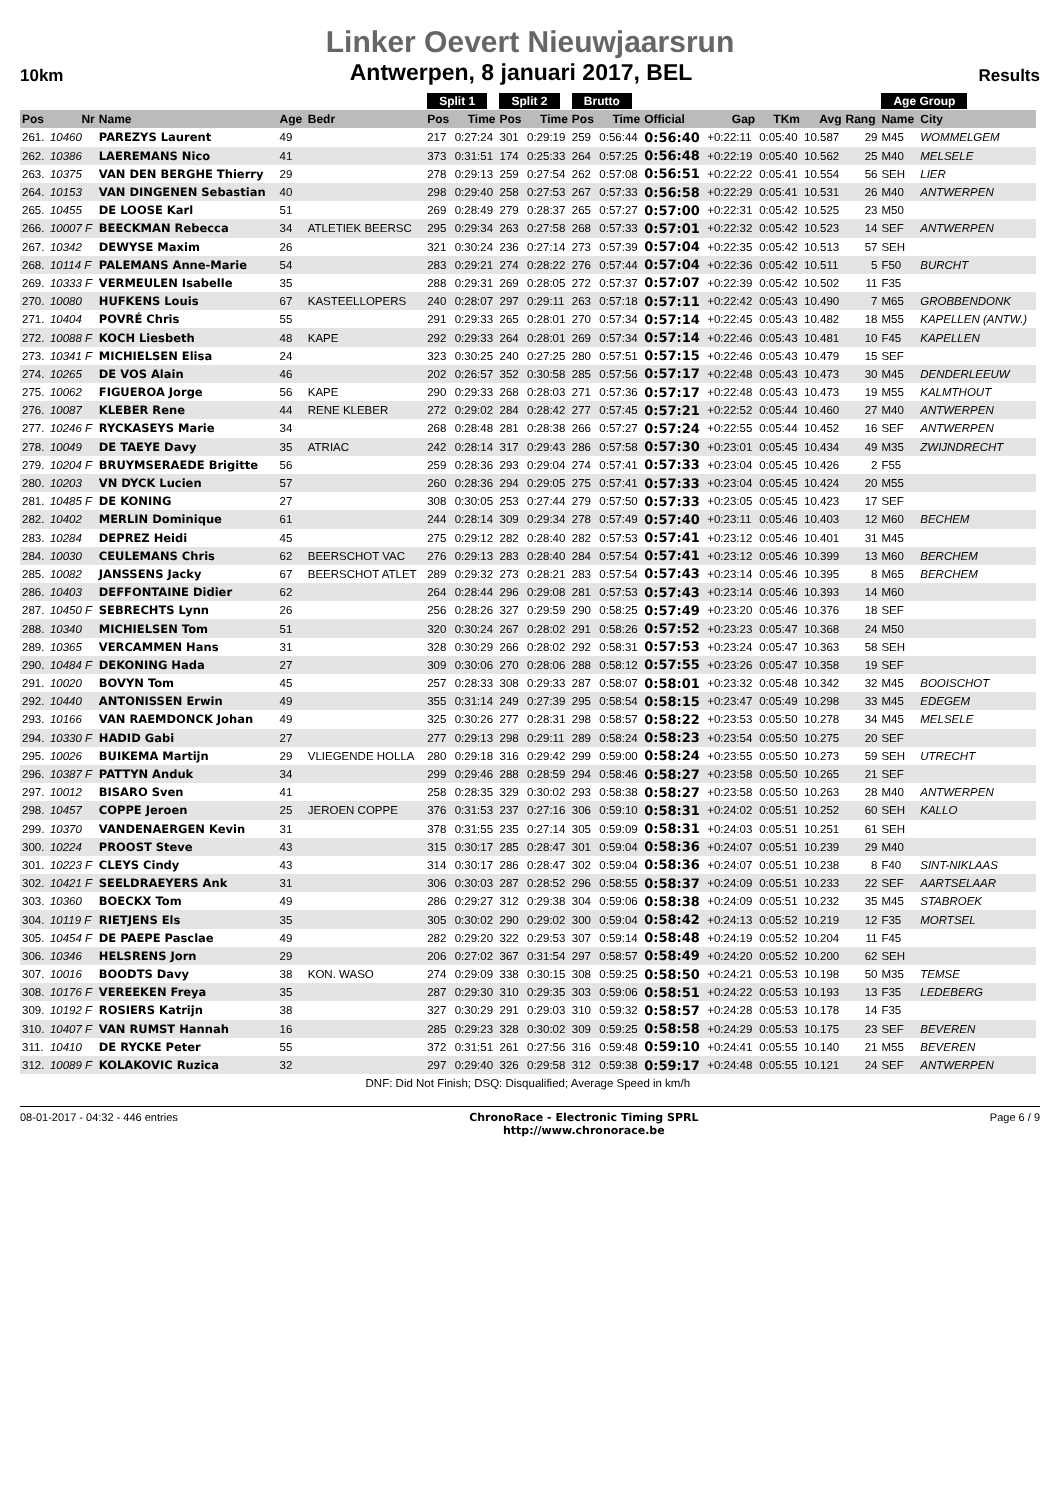Linker Oevert Nieuwjaarsrun
10km Antwerpen, 8 januari 2017, BEL Results
| | | | | | Split 1 | | Split 2 | | Brutto | | | | | | | Age Group | | |
| --- | --- | --- | --- | --- | --- | --- | --- | --- | --- | --- | --- | --- | --- | --- | --- | --- | --- | --- |
| Pos | Nr | Name | Age | Bedr | Pos | Time | Pos | Time | Pos | Time | Official | Gap | TKm | Avg | Rang | Name | City | |
| 261. | 10460 | PAREZYS Laurent | 49 | | 217 | 0:27:24 | 301 | 0:29:19 | 259 | 0:56:44 | 0:56:40 | +0:22:11 | 0:05:40 | 10.587 | 29 | M45 | WOMMELGEM | |
| 262. | 10386 | LAEREMANS Nico | 41 | | 373 | 0:31:51 | 174 | 0:25:33 | 264 | 0:57:25 | 0:56:48 | +0:22:19 | 0:05:40 | 10.562 | 25 | M40 | MELSELE | |
| 263. | 10375 | VAN DEN BERGHE Thierry | 29 | | 278 | 0:29:13 | 259 | 0:27:54 | 262 | 0:57:08 | 0:56:51 | +0:22:22 | 0:05:41 | 10.554 | 56 | SEH | LIER | |
| 264. | 10153 | VAN DINGENEN Sebastian | 40 | | 298 | 0:29:40 | 258 | 0:27:53 | 267 | 0:57:33 | 0:56:58 | +0:22:29 | 0:05:41 | 10.531 | 26 | M40 | ANTWERPEN | |
| 265. | 10455 | DE LOOSE Karl | 51 | | 269 | 0:28:49 | 279 | 0:28:37 | 265 | 0:57:27 | 0:57:00 | +0:22:31 | 0:05:42 | 10.525 | 23 | M50 | | |
| 266. | 10007 F | BEECKMAN Rebecca | 34 | ATLETIEK BEERSC | 295 | 0:29:34 | 263 | 0:27:58 | 268 | 0:57:33 | 0:57:01 | +0:22:32 | 0:05:42 | 10.523 | 14 | SEF | ANTWERPEN | |
| 267. | 10342 | DEWYSE Maxim | 26 | | 321 | 0:30:24 | 236 | 0:27:14 | 273 | 0:57:39 | 0:57:04 | +0:22:35 | 0:05:42 | 10.513 | 57 | SEH | | |
| 268. | 10114 F | PALEMANS Anne-Marie | 54 | | 283 | 0:29:21 | 274 | 0:28:22 | 276 | 0:57:44 | 0:57:04 | +0:22:36 | 0:05:42 | 10.511 | 5 | F50 | BURCHT | |
| 269. | 10333 F | VERMEULEN Isabelle | 35 | | 288 | 0:29:31 | 269 | 0:28:05 | 272 | 0:57:37 | 0:57:07 | +0:22:39 | 0:05:42 | 10.502 | 11 | F35 | | |
| 270. | 10080 | HUFKENS Louis | 67 | KASTEELLOPERS | 240 | 0:28:07 | 297 | 0:29:11 | 263 | 0:57:18 | 0:57:11 | +0:22:42 | 0:05:43 | 10.490 | 7 | M65 | GROBBENDONK | |
| 271. | 10404 | POVRÉ Chris | 55 | | 291 | 0:29:33 | 265 | 0:28:01 | 270 | 0:57:34 | 0:57:14 | +0:22:45 | 0:05:43 | 10.482 | 18 | M55 | KAPELLEN (ANTW.) | |
| 272. | 10088 F | KOCH Liesbeth | 48 | KAPE | 292 | 0:29:33 | 264 | 0:28:01 | 269 | 0:57:34 | 0:57:14 | +0:22:46 | 0:05:43 | 10.481 | 10 | F45 | KAPELLEN | |
| 273. | 10341 F | MICHIELSEN Elisa | 24 | | 323 | 0:30:25 | 240 | 0:27:25 | 280 | 0:57:51 | 0:57:15 | +0:22:46 | 0:05:43 | 10.479 | 15 | SEF | | |
| 274. | 10265 | DE VOS Alain | 46 | | 202 | 0:26:57 | 352 | 0:30:58 | 285 | 0:57:56 | 0:57:17 | +0:22:48 | 0:05:43 | 10.473 | 30 | M45 | DENDERLEEUW | |
| 275. | 10062 | FIGUEROA Jorge | 56 | KAPE | 290 | 0:29:33 | 268 | 0:28:03 | 271 | 0:57:36 | 0:57:17 | +0:22:48 | 0:05:43 | 10.473 | 19 | M55 | KALMTHOUT | |
| 276. | 10087 | KLEBER Rene | 44 | RENE KLEBER | 272 | 0:29:02 | 284 | 0:28:42 | 277 | 0:57:45 | 0:57:21 | +0:22:52 | 0:05:44 | 10.460 | 27 | M40 | ANTWERPEN | |
| 277. | 10246 F | RYCKASEYS Marie | 34 | | 268 | 0:28:48 | 281 | 0:28:38 | 266 | 0:57:27 | 0:57:24 | +0:22:55 | 0:05:44 | 10.452 | 16 | SEF | ANTWERPEN | |
| 278. | 10049 | DE TAEYE Davy | 35 | ATRIAC | 242 | 0:28:14 | 317 | 0:29:43 | 286 | 0:57:58 | 0:57:30 | +0:23:01 | 0:05:45 | 10.434 | 49 | M35 | ZWIJNDRECHT | |
| 279. | 10204 F | BRUYMSERAEDE Brigitte | 56 | | 259 | 0:28:36 | 293 | 0:29:04 | 274 | 0:57:41 | 0:57:33 | +0:23:04 | 0:05:45 | 10.426 | 2 | F55 | | |
| 280. | 10203 | VN DYCK Lucien | 57 | | 260 | 0:28:36 | 294 | 0:29:05 | 275 | 0:57:41 | 0:57:33 | +0:23:04 | 0:05:45 | 10.424 | 20 | M55 | | |
| 281. | 10485 F | DE KONING | 27 | | 308 | 0:30:05 | 253 | 0:27:44 | 279 | 0:57:50 | 0:57:33 | +0:23:05 | 0:05:45 | 10.423 | 17 | SEF | | |
| 282. | 10402 | MERLIN Dominique | 61 | | 244 | 0:28:14 | 309 | 0:29:34 | 278 | 0:57:49 | 0:57:40 | +0:23:11 | 0:05:46 | 10.403 | 12 | M60 | BECHEM | |
| 283. | 10284 | DEPREZ Heidi | 45 | | 275 | 0:29:12 | 282 | 0:28:40 | 282 | 0:57:53 | 0:57:41 | +0:23:12 | 0:05:46 | 10.401 | 31 | M45 | | |
| 284. | 10030 | CEULEMANS Chris | 62 | BEERSCHOT VAC | 276 | 0:29:13 | 283 | 0:28:40 | 284 | 0:57:54 | 0:57:41 | +0:23:12 | 0:05:46 | 10.399 | 13 | M60 | BERCHEM | |
| 285. | 10082 | JANSSENS Jacky | 67 | BEERSCHOT ATLET | 289 | 0:29:32 | 273 | 0:28:21 | 283 | 0:57:54 | 0:57:43 | +0:23:14 | 0:05:46 | 10.395 | 8 | M65 | BERCHEM | |
| 286. | 10403 | DEFFONTAINE Didier | 62 | | 264 | 0:28:44 | 296 | 0:29:08 | 281 | 0:57:53 | 0:57:43 | +0:23:14 | 0:05:46 | 10.393 | 14 | M60 | | |
| 287. | 10450 F | SEBRECHTS Lynn | 26 | | 256 | 0:28:26 | 327 | 0:29:59 | 290 | 0:58:25 | 0:57:49 | +0:23:20 | 0:05:46 | 10.376 | 18 | SEF | | |
| 288. | 10340 | MICHIELSEN Tom | 51 | | 320 | 0:30:24 | 267 | 0:28:02 | 291 | 0:58:26 | 0:57:52 | +0:23:23 | 0:05:47 | 10.368 | 24 | M50 | | |
| 289. | 10365 | VERCAMMEN Hans | 31 | | 328 | 0:30:29 | 266 | 0:28:02 | 292 | 0:58:31 | 0:57:53 | +0:23:24 | 0:05:47 | 10.363 | 58 | SEH | | |
| 290. | 10484 F | DEKONING Hada | 27 | | 309 | 0:30:06 | 270 | 0:28:06 | 288 | 0:58:12 | 0:57:55 | +0:23:26 | 0:05:47 | 10.358 | 19 | SEF | | |
| 291. | 10020 | BOVYN Tom | 45 | | 257 | 0:28:33 | 308 | 0:29:33 | 287 | 0:58:07 | 0:58:01 | +0:23:32 | 0:05:48 | 10.342 | 32 | M45 | BOOISCHOT | |
| 292. | 10440 | ANTONISSEN Erwin | 49 | | 355 | 0:31:14 | 249 | 0:27:39 | 295 | 0:58:54 | 0:58:15 | +0:23:47 | 0:05:49 | 10.298 | 33 | M45 | EDEGEM | |
| 293. | 10166 | VAN RAEMDONCK Johan | 49 | | 325 | 0:30:26 | 277 | 0:28:31 | 298 | 0:58:57 | 0:58:22 | +0:23:53 | 0:05:50 | 10.278 | 34 | M45 | MELSELE | |
| 294. | 10330 F | HADID Gabi | 27 | | 277 | 0:29:13 | 298 | 0:29:11 | 289 | 0:58:24 | 0:58:23 | +0:23:54 | 0:05:50 | 10.275 | 20 | SEF | | |
| 295. | 10026 | BUIKEMA Martijn | 29 | VLIEGENDE HOLLA | 280 | 0:29:18 | 316 | 0:29:42 | 299 | 0:59:00 | 0:58:24 | +0:23:55 | 0:05:50 | 10.273 | 59 | SEH | UTRECHT | |
| 296. | 10387 F | PATTYN Anduk | 34 | | 299 | 0:29:46 | 288 | 0:28:59 | 294 | 0:58:46 | 0:58:27 | +0:23:58 | 0:05:50 | 10.265 | 21 | SEF | | |
| 297. | 10012 | BISARO Sven | 41 | | 258 | 0:28:35 | 329 | 0:30:02 | 293 | 0:58:38 | 0:58:27 | +0:23:58 | 0:05:50 | 10.263 | 28 | M40 | ANTWERPEN | |
| 298. | 10457 | COPPE Jeroen | 25 | JEROEN COPPE | 376 | 0:31:53 | 237 | 0:27:16 | 306 | 0:59:10 | 0:58:31 | +0:24:02 | 0:05:51 | 10.252 | 60 | SEH | KALLO | |
| 299. | 10370 | VANDENAERGEN Kevin | 31 | | 378 | 0:31:55 | 235 | 0:27:14 | 305 | 0:59:09 | 0:58:31 | +0:24:03 | 0:05:51 | 10.251 | 61 | SEH | | |
| 300. | 10224 | PROOST Steve | 43 | | 315 | 0:30:17 | 285 | 0:28:47 | 301 | 0:59:04 | 0:58:36 | +0:24:07 | 0:05:51 | 10.239 | 29 | M40 | | |
| 301. | 10223 F | CLEYS Cindy | 43 | | 314 | 0:30:17 | 286 | 0:28:47 | 302 | 0:59:04 | 0:58:36 | +0:24:07 | 0:05:51 | 10.238 | 8 | F40 | SINT-NIKLAAS | |
| 302. | 10421 F | SEELDRAEYERS Ank | 31 | | 306 | 0:30:03 | 287 | 0:28:52 | 296 | 0:58:55 | 0:58:37 | +0:24:09 | 0:05:51 | 10.233 | 22 | SEF | AARTSELAAR | |
| 303. | 10360 | BOECKX Tom | 49 | | 286 | 0:29:27 | 312 | 0:29:38 | 304 | 0:59:06 | 0:58:38 | +0:24:09 | 0:05:51 | 10.232 | 35 | M45 | STABROEK | |
| 304. | 10119 F | RIETJENS Els | 35 | | 305 | 0:30:02 | 290 | 0:29:02 | 300 | 0:59:04 | 0:58:42 | +0:24:13 | 0:05:52 | 10.219 | 12 | F35 | MORTSEL | |
| 305. | 10454 F | DE PAEPE Pasclae | 49 | | 282 | 0:29:20 | 322 | 0:29:53 | 307 | 0:59:14 | 0:58:48 | +0:24:19 | 0:05:52 | 10.204 | 11 | F45 | | |
| 306. | 10346 | HELSRENS Jorn | 29 | | 206 | 0:27:02 | 367 | 0:31:54 | 297 | 0:58:57 | 0:58:49 | +0:24:20 | 0:05:52 | 10.200 | 62 | SEH | | |
| 307. | 10016 | BOODTS Davy | 38 | KON. WASO | 274 | 0:29:09 | 338 | 0:30:15 | 308 | 0:59:25 | 0:58:50 | +0:24:21 | 0:05:53 | 10.198 | 50 | M35 | TEMSE | |
| 308. | 10176 F | VEREEKEN Freya | 35 | | 287 | 0:29:30 | 310 | 0:29:35 | 303 | 0:59:06 | 0:58:51 | +0:24:22 | 0:05:53 | 10.193 | 13 | F35 | LEDEBERG | |
| 309. | 10192 F | ROSIERS Katrijn | 38 | | 327 | 0:30:29 | 291 | 0:29:03 | 310 | 0:59:32 | 0:58:57 | +0:24:28 | 0:05:53 | 10.178 | 14 | F35 | | |
| 310. | 10407 F | VAN RUMST Hannah | 16 | | 285 | 0:29:23 | 328 | 0:30:02 | 309 | 0:59:25 | 0:58:58 | +0:24:29 | 0:05:53 | 10.175 | 23 | SEF | BEVEREN | |
| 311. | 10410 | DE RYCKE Peter | 55 | | 372 | 0:31:51 | 261 | 0:27:56 | 316 | 0:59:48 | 0:59:10 | +0:24:41 | 0:05:55 | 10.140 | 21 | M55 | BEVEREN | |
| 312. | 10089 F | KOLAKOVIC Ruzica | 32 | | 297 | 0:29:40 | 326 | 0:29:58 | 312 | 0:59:38 | 0:59:17 | +0:24:48 | 0:05:55 | 10.121 | 24 | SEF | ANTWERPEN | |
| DNF: Did Not Finish; DSQ: Disqualified; Average Speed in km/h | | | | | | | | | | | | | | | | | | |
08-01-2017 - 04:32 - 446 entries ChronoRace - Electronic Timing SPRL
http://www.chronorace.be Page 6 / 9